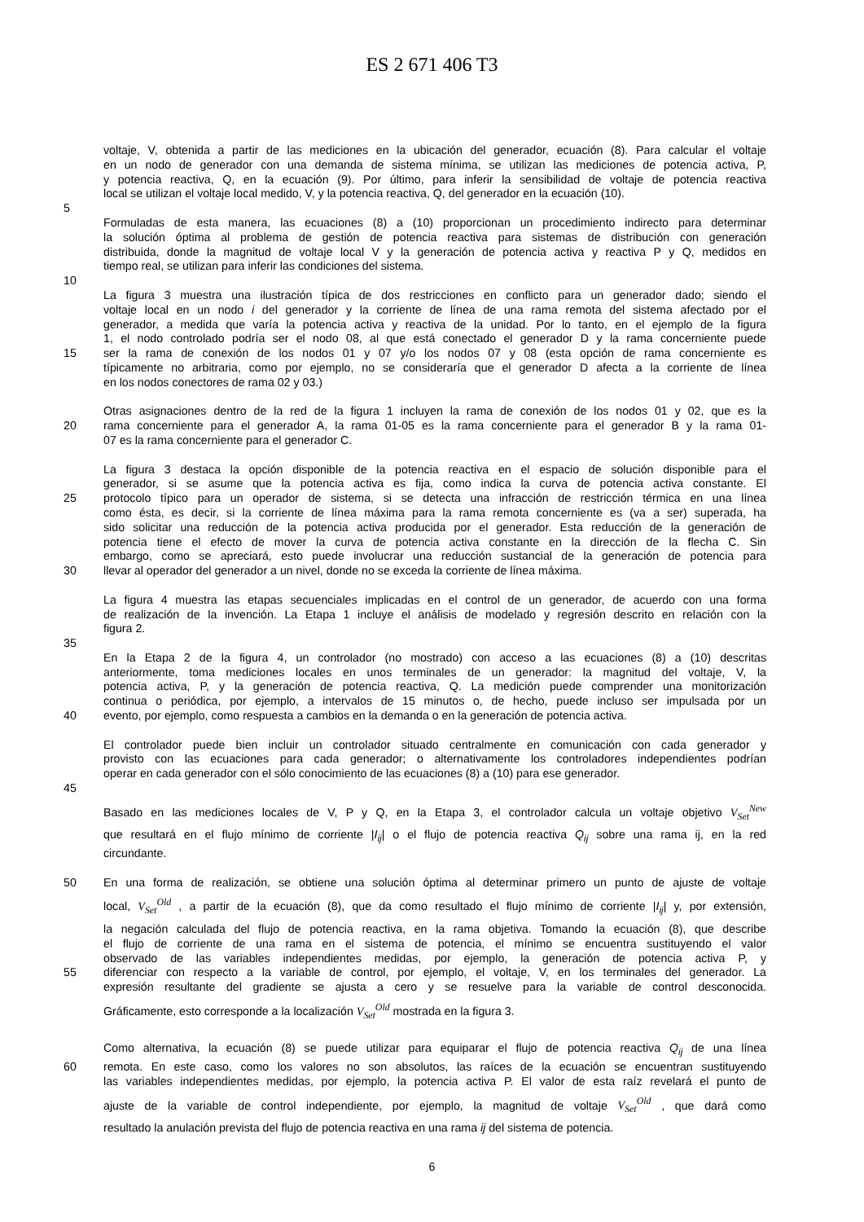ES 2 671 406 T3
voltaje, V, obtenida a partir de las mediciones en la ubicación del generador, ecuación (8). Para calcular el voltaje
en un nodo de generador con una demanda de sistema mínima, se utilizan las mediciones de potencia activa, P,
y potencia reactiva, Q, en la ecuación (9). Por último, para inferir la sensibilidad de voltaje de potencia reactiva
local se utilizan el voltaje local medido, V, y la potencia reactiva, Q, del generador en la ecuación (10).
5
Formuladas de esta manera, las ecuaciones (8) a (10) proporcionan un procedimiento indirecto para determinar
la solución óptima al problema de gestión de potencia reactiva para sistemas de distribución con generación
distribuida, donde la magnitud de voltaje local V y la generación de potencia activa y reactiva P y Q, medidos en
tiempo real, se utilizan para inferir las condiciones del sistema.
10
La figura 3 muestra una ilustración típica de dos restricciones en conflicto para un generador dado; siendo el
voltaje local en un nodo i del generador y la corriente de línea de una rama remota del sistema afectado por el
generador, a medida que varía la potencia activa y reactiva de la unidad. Por lo tanto, en el ejemplo de la figura
1, el nodo controlado podría ser el nodo 08, al que está conectado el generador D y la rama concerniente puede
15 ser la rama de conexión de los nodos 01 y 07 y/o los nodos 07 y 08 (esta opción de rama concerniente es
típicamente no arbitraria, como por ejemplo, no se consideraría que el generador D afecta a la corriente de línea
en los nodos conectores de rama 02 y 03.)
Otras asignaciones dentro de la red de la figura 1 incluyen la rama de conexión de los nodos 01 y 02, que es la
20 rama concerniente para el generador A, la rama 01-05 es la rama concerniente para el generador B y la rama 01-
07 es la rama concerniente para el generador C.
La figura 3 destaca la opción disponible de la potencia reactiva en el espacio de solución disponible para el
generador, si se asume que la potencia activa es fija, como indica la curva de potencia activa constante. El
25 protocolo típico para un operador de sistema, si se detecta una infracción de restricción térmica en una línea
como ésta, es decir, si la corriente de línea máxima para la rama remota concerniente es (va a ser) superada, ha
sido solicitar una reducción de la potencia activa producida por el generador. Esta reducción de la generación de
potencia tiene el efecto de mover la curva de potencia activa constante en la dirección de la flecha C. Sin
embargo, como se apreciará, esto puede involucrar una reducción sustancial de la generación de potencia para
30 llevar al operador del generador a un nivel, donde no se exceda la corriente de línea máxima.
La figura 4 muestra las etapas secuenciales implicadas en el control de un generador, de acuerdo con una forma
de realización de la invención. La Etapa 1 incluye el análisis de modelado y regresión descrito en relación con la
figura 2.
35
En la Etapa 2 de la figura 4, un controlador (no mostrado) con acceso a las ecuaciones (8) a (10) descritas
anteriormente, toma mediciones locales en unos terminales de un generador: la magnitud del voltaje, V, la
potencia activa, P, y la generación de potencia reactiva, Q. La medición puede comprender una monitorización
continua o periódica, por ejemplo, a intervalos de 15 minutos o, de hecho, puede incluso ser impulsada por un
40 evento, por ejemplo, como respuesta a cambios en la demanda o en la generación de potencia activa.
El controlador puede bien incluir un controlador situado centralmente en comunicación con cada generador y
provisto con las ecuaciones para cada generador; o alternativamente los controladores independientes podrían
operar en cada generador con el sólo conocimiento de las ecuaciones (8) a (10) para ese generador.
45
Basado en las mediciones locales de V, P y Q, en la Etapa 3, el controlador calcula un voltaje objetivo V<sub>Set</sub><sup>New</sup>
que resultará en el flujo mínimo de corriente |I<sub>ij</sub>| o el flujo de potencia reactiva Q<sub>ij</sub> sobre una rama ij, en la red
circundante.
50 En una forma de realización, se obtiene una solución óptima al determinar primero un punto de ajuste de voltaje
local, V<sub>Set</sub><sup>Old</sup> , a partir de la ecuación (8), que da como resultado el flujo mínimo de corriente |I<sub>ij</sub>| y, por extensión,
la negación calculada del flujo de potencia reactiva, en la rama objetiva. Tomando la ecuación (8), que describe
el flujo de corriente de una rama en el sistema de potencia, el mínimo se encuentra sustituyendo el valor
observado de las variables independientes medidas, por ejemplo, la generación de potencia activa P, y
55 diferenciar con respecto a la variable de control, por ejemplo, el voltaje, V, en los terminales del generador. La
expresión resultante del gradiente se ajusta a cero y se resuelve para la variable de control desconocida.
Gráficamente, esto corresponde a la localización V<sub>Set</sub><sup>Old</sup> mostrada en la figura 3.
Como alternativa, la ecuación (8) se puede utilizar para equiparar el flujo de potencia reactiva Q<sub>ij</sub> de una línea
60 remota. En este caso, como los valores no son absolutos, las raíces de la ecuación se encuentran sustituyendo
las variables independientes medidas, por ejemplo, la potencia activa P. El valor de esta raíz revelará el punto de
ajuste de la variable de control independiente, por ejemplo, la magnitud de voltaje V<sub>Set</sub><sup>Old</sup> , que dará como
resultado la anulación prevista del flujo de potencia reactiva en una rama ij del sistema de potencia.
6